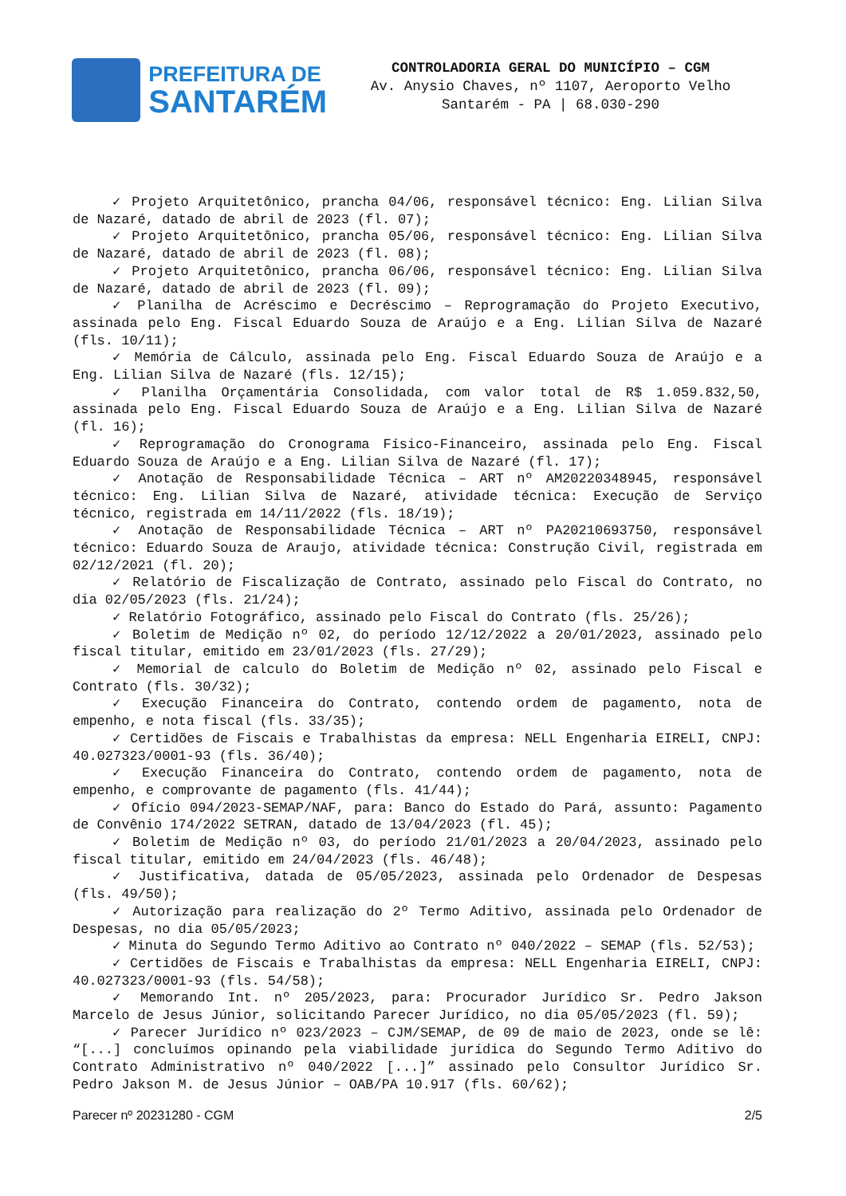PREFEITURA DE
SANTARÉM
CONTROLADORIA GERAL DO MUNICÍPIO – CGM
Av. Anysio Chaves, nº 1107, Aeroporto Velho
Santarém - PA | 68.030-290
✓ Projeto Arquitetônico, prancha 04/06, responsável técnico: Eng. Lilian Silva de Nazaré, datado de abril de 2023 (fl. 07);
✓ Projeto Arquitetônico, prancha 05/06, responsável técnico: Eng. Lilian Silva de Nazaré, datado de abril de 2023 (fl. 08);
✓ Projeto Arquitetônico, prancha 06/06, responsável técnico: Eng. Lilian Silva de Nazaré, datado de abril de 2023 (fl. 09);
✓ Planilha de Acréscimo e Decréscimo – Reprogramação do Projeto Executivo, assinada pelo Eng. Fiscal Eduardo Souza de Araújo e a Eng. Lilian Silva de Nazaré (fls. 10/11);
✓ Memória de Cálculo, assinada pelo Eng. Fiscal Eduardo Souza de Araújo e a Eng. Lilian Silva de Nazaré (fls. 12/15);
✓ Planilha Orçamentária Consolidada, com valor total de R$ 1.059.832,50, assinada pelo Eng. Fiscal Eduardo Souza de Araújo e a Eng. Lilian Silva de Nazaré (fl. 16);
✓ Reprogramação do Cronograma Físico-Financeiro, assinada pelo Eng. Fiscal Eduardo Souza de Araújo e a Eng. Lilian Silva de Nazaré (fl. 17);
✓ Anotação de Responsabilidade Técnica – ART nº AM20220348945, responsável técnico: Eng. Lilian Silva de Nazaré, atividade técnica: Execução de Serviço técnico, registrada em 14/11/2022 (fls. 18/19);
✓ Anotação de Responsabilidade Técnica – ART nº PA20210693750, responsável técnico: Eduardo Souza de Araujo, atividade técnica: Construção Civil, registrada em 02/12/2021 (fl. 20);
✓ Relatório de Fiscalização de Contrato, assinado pelo Fiscal do Contrato, no dia 02/05/2023 (fls. 21/24);
✓ Relatório Fotográfico, assinado pelo Fiscal do Contrato (fls. 25/26);
✓ Boletim de Medição nº 02, do período 12/12/2022 a 20/01/2023, assinado pelo fiscal titular, emitido em 23/01/2023 (fls. 27/29);
✓ Memorial de calculo do Boletim de Medição nº 02, assinado pelo Fiscal e Contrato (fls. 30/32);
✓ Execução Financeira do Contrato, contendo ordem de pagamento, nota de empenho, e nota fiscal (fls. 33/35);
✓ Certidões de Fiscais e Trabalhistas da empresa: NELL Engenharia EIRELI, CNPJ: 40.027323/0001-93 (fls. 36/40);
✓ Execução Financeira do Contrato, contendo ordem de pagamento, nota de empenho, e comprovante de pagamento (fls. 41/44);
✓ Ofício 094/2023-SEMAP/NAF, para: Banco do Estado do Pará, assunto: Pagamento de Convênio 174/2022 SETRAN, datado de 13/04/2023 (fl. 45);
✓ Boletim de Medição nº 03, do período 21/01/2023 a 20/04/2023, assinado pelo fiscal titular, emitido em 24/04/2023 (fls. 46/48);
✓ Justificativa, datada de 05/05/2023, assinada pelo Ordenador de Despesas (fls. 49/50);
✓ Autorização para realização do 2º Termo Aditivo, assinada pelo Ordenador de Despesas, no dia 05/05/2023;
✓ Minuta do Segundo Termo Aditivo ao Contrato nº 040/2022 – SEMAP (fls. 52/53);
✓ Certidões de Fiscais e Trabalhistas da empresa: NELL Engenharia EIRELI, CNPJ: 40.027323/0001-93 (fls. 54/58);
✓ Memorando Int. nº 205/2023, para: Procurador Jurídico Sr. Pedro Jakson Marcelo de Jesus Júnior, solicitando Parecer Jurídico, no dia 05/05/2023 (fl. 59);
✓ Parecer Jurídico nº 023/2023 – CJM/SEMAP, de 09 de maio de 2023, onde se lê: “[...] concluímos opinando pela viabilidade jurídica do Segundo Termo Aditivo do Contrato Administrativo nº 040/2022 [...]” assinado pelo Consultor Jurídico Sr. Pedro Jakson M. de Jesus Júnior – OAB/PA 10.917 (fls. 60/62);
Parecer nº 20231280 - CGM 2/5